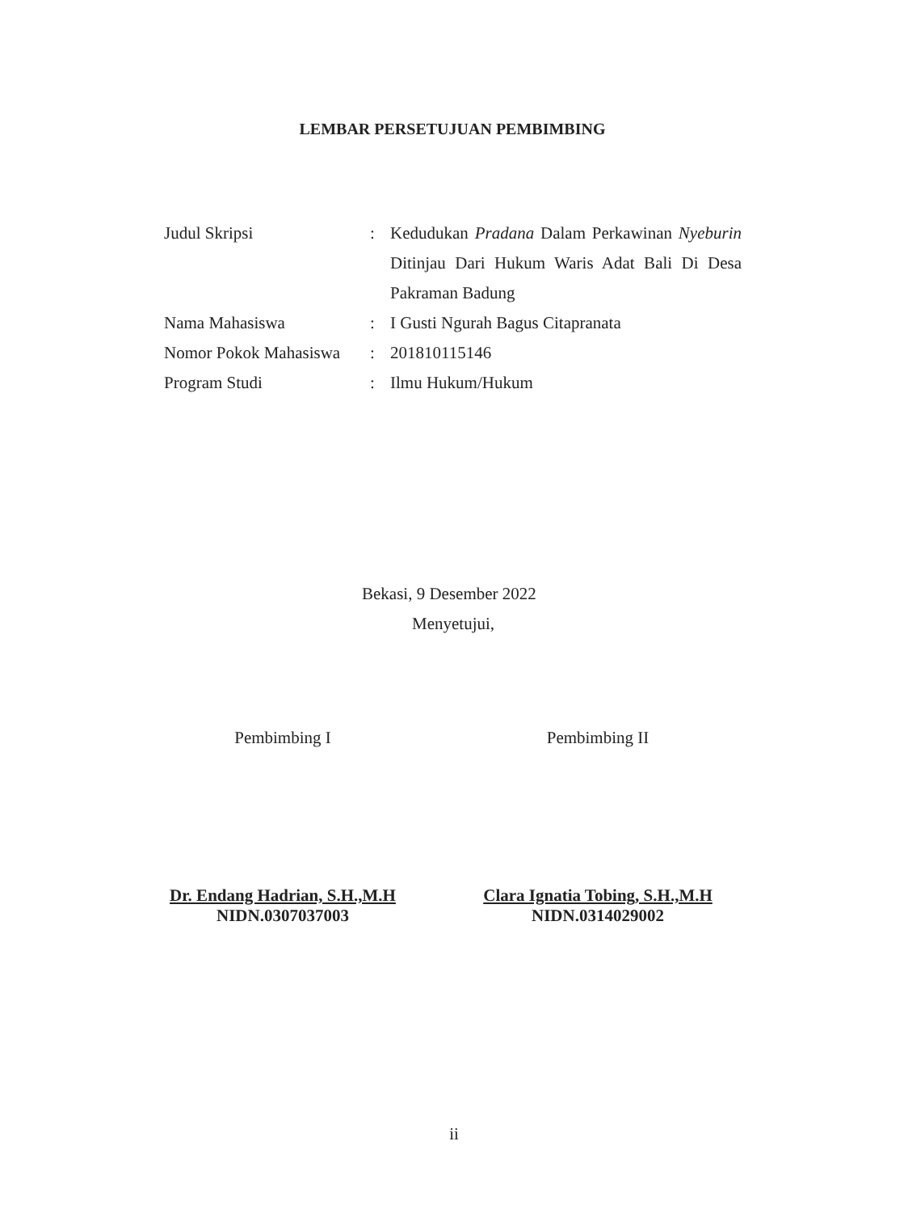LEMBAR PERSETUJUAN PEMBIMBING
| Judul Skripsi | : | Kedudukan Pradana Dalam Perkawinan Nyeburin Ditinjau Dari Hukum Waris Adat Bali Di Desa Pakraman Badung |
| Nama Mahasiswa | : | I Gusti Ngurah Bagus Citapranata |
| Nomor Pokok Mahasiswa | : | 201810115146 |
| Program Studi | : | Ilmu Hukum/Hukum |
Bekasi, 9 Desember 2022
Menyetujui,
Pembimbing I
Dr. Endang Hadrian, S.H.,M.H
NIDN.0307037003
Pembimbing II
Clara Ignatia Tobing, S.H.,M.H
NIDN.0314029002
ii